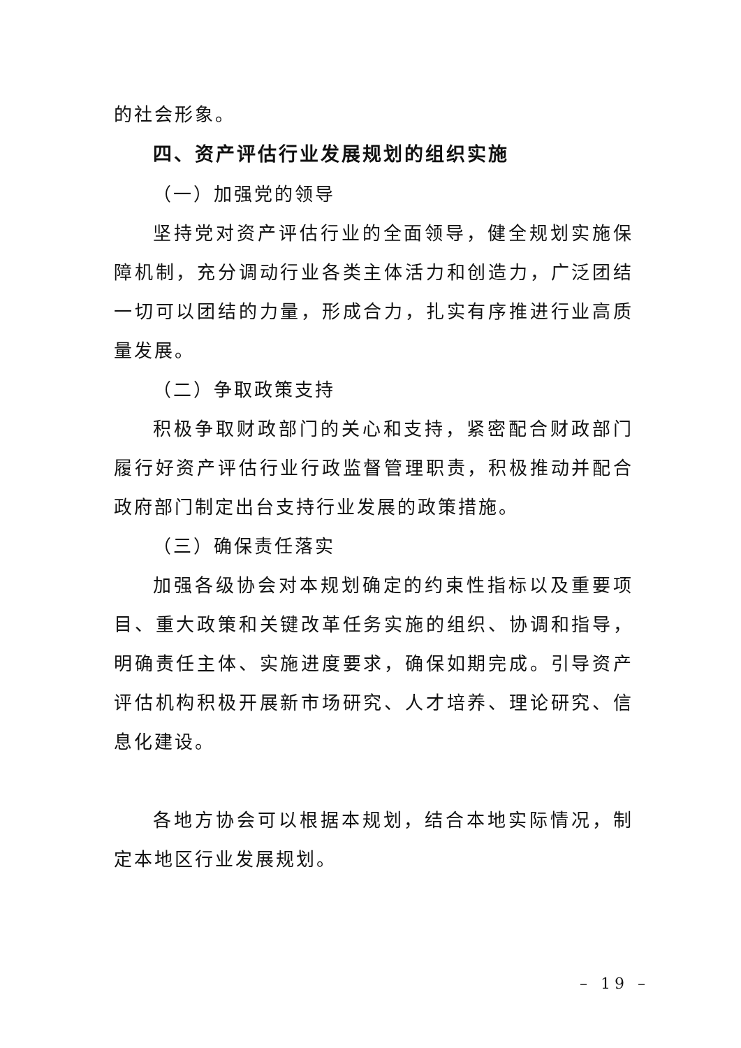的社会形象。
四、资产评估行业发展规划的组织实施
（一）加强党的领导
坚持党对资产评估行业的全面领导，健全规划实施保障机制，充分调动行业各类主体活力和创造力，广泛团结一切可以团结的力量，形成合力，扎实有序推进行业高质量发展。
（二）争取政策支持
积极争取财政部门的关心和支持，紧密配合财政部门履行好资产评估行业行政监督管理职责，积极推动并配合政府部门制定出台支持行业发展的政策措施。
（三）确保责任落实
加强各级协会对本规划确定的约束性指标以及重要项目、重大政策和关键改革任务实施的组织、协调和指导，明确责任主体、实施进度要求，确保如期完成。引导资产评估机构积极开展新市场研究、人才培养、理论研究、信息化建设。
各地方协会可以根据本规划，结合本地实际情况，制定本地区行业发展规划。
– 19 –